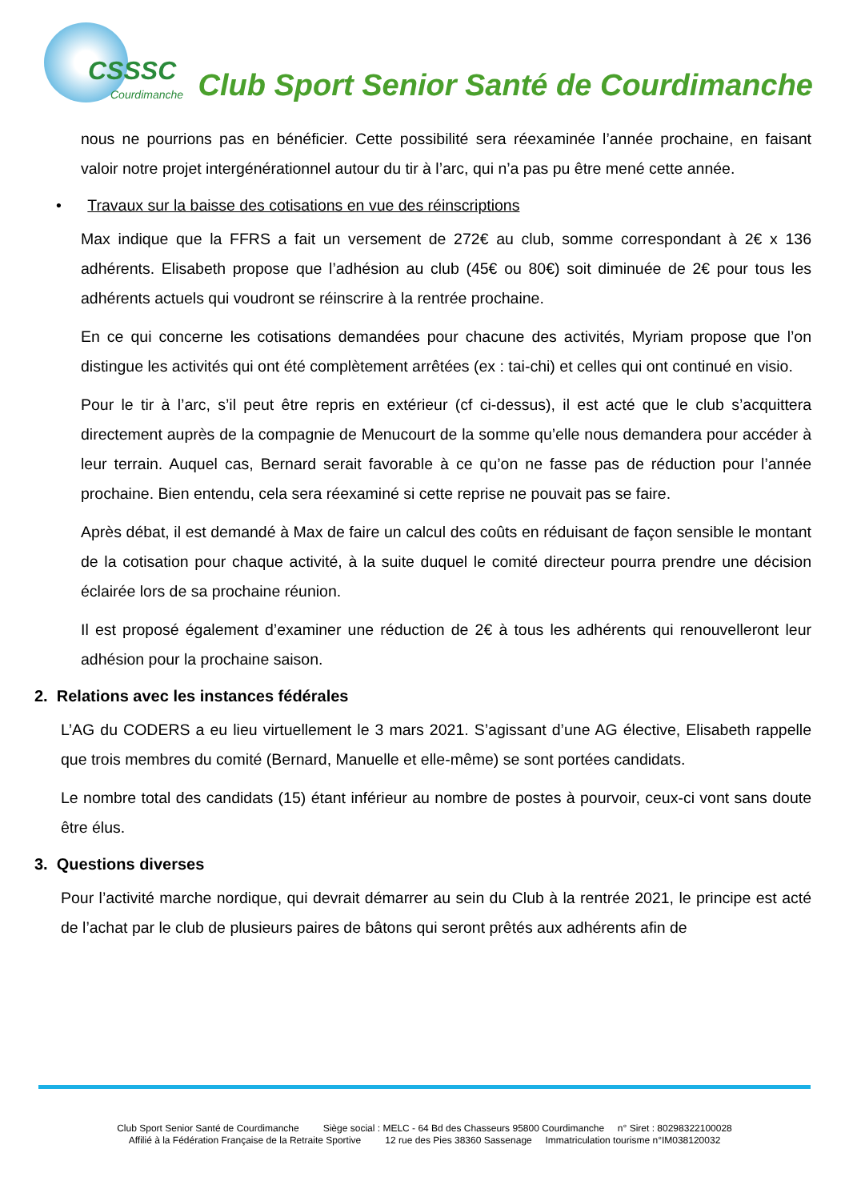CSSSC
Courdimanche
Club Sport Senior Santé de Courdimanche
nous ne pourrions pas en bénéficier. Cette possibilité sera réexaminée l’année prochaine, en faisant valoir notre projet intergénérationnel autour du tir à l’arc, qui n’a pas pu être mené cette année.
• Travaux sur la baisse des cotisations en vue des réinscriptions
Max indique que la FFRS a fait un versement de 272€ au club, somme correspondant à 2€ x 136 adhérents. Elisabeth propose que l’adhésion au club (45€ ou 80€) soit diminuée de 2€ pour tous les adhérents actuels qui voudront se réinscrire à la rentrée prochaine.
En ce qui concerne les cotisations demandées pour chacune des activités, Myriam propose que l’on distingue les activités qui ont été complètement arrêtées (ex : tai-chi) et celles qui ont continué en visio.
Pour le tir à l’arc, s’il peut être repris en extérieur (cf ci-dessus), il est acté que le club s’acquittera directement auprès de la compagnie de Menucourt de la somme qu’elle nous demandera pour accéder à leur terrain. Auquel cas, Bernard serait favorable à ce qu’on ne fasse pas de réduction pour l’année prochaine. Bien entendu, cela sera réexaminé si cette reprise ne pouvait pas se faire.
Après débat, il est demandé à Max de faire un calcul des coûts en réduisant de façon sensible le montant de la cotisation pour chaque activité, à la suite duquel le comité directeur pourra prendre une décision éclairée lors de sa prochaine réunion.
Il est proposé également d’examiner une réduction de 2€ à tous les adhérents qui renouvelleront leur adhésion pour la prochaine saison.
2. Relations avec les instances fédérales
L’AG du CODERS a eu lieu virtuellement le 3 mars 2021. S’agissant d’une AG élective, Elisabeth rappelle que trois membres du comité (Bernard, Manuelle et elle-même) se sont portées candidats.
Le nombre total des candidats (15) étant inférieur au nombre de postes à pourvoir, ceux-ci vont sans doute être élus.
3. Questions diverses
Pour l’activité marche nordique, qui devrait démarrer au sein du Club à la rentrée 2021, le principe est acté de l’achat par le club de plusieurs paires de bâtons qui seront prêtés aux adhérents afin de
Club Sport Senior Santé de Courdimanche Siège social : MELC - 64 Bd des Chasseurs 95800 Courdimanche n° Siret : 80298322100028
Affilié à la Fédération Française de la Retraite Sportive 12 rue des Pies 38360 Sassenage Immatriculation tourisme n°IM038120032